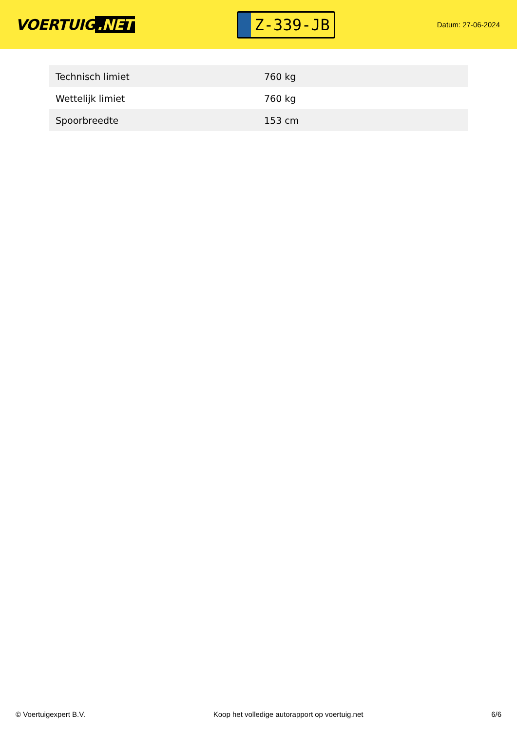VOERTUIG.NET
Z-339-JB
Datum: 27-06-2024
| Technisch limiet | 760 kg |
| Wettelijk limiet | 760 kg |
| Spoorbreedte | 153 cm |
© Voertuigexpert B.V. Koop het volledige autorapport op voertuig.net 6/6